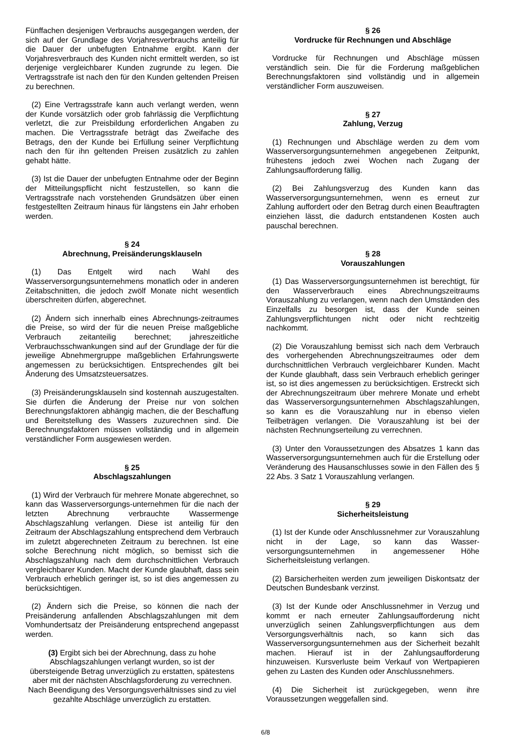Fünffachen desjenigen Verbrauchs ausgegangen werden, der sich auf der Grundlage des Vorjahresverbrauchs anteilig für die Dauer der unbefugten Entnahme ergibt. Kann der Vorjahresverbrauch des Kunden nicht ermittelt werden, so ist derjenige vergleichbarer Kunden zugrunde zu legen. Die Vertragsstrafe ist nach den für den Kunden geltenden Preisen zu berechnen.
(2) Eine Vertragsstrafe kann auch verlangt werden, wenn der Kunde vorsätzlich oder grob fahrlässig die Verpflichtung verletzt, die zur Preisbildung erforderlichen Angaben zu machen. Die Vertragsstrafe beträgt das Zweifache des Betrags, den der Kunde bei Erfüllung seiner Verpflichtung nach den für ihn geltenden Preisen zusätzlich zu zahlen gehabt hätte.
(3) Ist die Dauer der unbefugten Entnahme oder der Beginn der Mitteilungspflicht nicht festzustellen, so kann die Vertragsstrafe nach vorstehenden Grundsätzen über einen festgestellten Zeitraum hinaus für längstens ein Jahr erhoben werden.
§ 24
Abrechnung, Preisänderungsklauseln
(1) Das Entgelt wird nach Wahl des Wasserversorgungsunternehmens monatlich oder in anderen Zeitabschnitten, die jedoch zwölf Monate nicht wesentlich überschreiten dürfen, abgerechnet.
(2) Ändern sich innerhalb eines Abrechnungs-zeitraumes die Preise, so wird der für die neuen Preise maßgebliche Verbrauch zeitanteilig berechnet; jahreszeitliche Verbrauchsschwankungen sind auf der Grundlage der für die jeweilige Abnehmergruppe maßgeblichen Erfahrungswerte angemessen zu berücksichtigen. Entsprechendes gilt bei Änderung des Umsatzsteuersatzes.
(3) Preisänderungsklauseln sind kostennah auszugestalten. Sie dürfen die Änderung der Preise nur von solchen Berechnungsfaktoren abhängig machen, die der Beschaffung und Bereitstellung des Wassers zuzurechnen sind. Die Berechnungsfaktoren müssen vollständig und in allgemein verständlicher Form ausgewiesen werden.
§ 25
Abschlagszahlungen
(1) Wird der Verbrauch für mehrere Monate abgerechnet, so kann das Wasserversorgungs-unternehmen für die nach der letzten Abrechnung verbrauchte Wassermenge Abschlagszahlung verlangen. Diese ist anteilig für den Zeitraum der Abschlagszahlung entsprechend dem Verbrauch im zuletzt abgerechneten Zeitraum zu berechnen. Ist eine solche Berechnung nicht möglich, so bemisst sich die Abschlagszahlung nach dem durchschnittlichen Verbrauch vergleichbarer Kunden. Macht der Kunde glaubhaft, dass sein Verbrauch erheblich geringer ist, so ist dies angemessen zu berücksichtigen.
(2) Ändern sich die Preise, so können die nach der Preisänderung anfallenden Abschlagszahlungen mit dem Vomhundertsatz der Preisänderung entsprechend angepasst werden.
(3) Ergibt sich bei der Abrechnung, dass zu hohe Abschlagszahlungen verlangt wurden, so ist der übersteigende Betrag unverzüglich zu erstatten, spätestens aber mit der nächsten Abschlagsforderung zu verrechnen. Nach Beendigung des Versorgungsverhältnisses sind zu viel gezahlte Abschläge unverzüglich zu erstatten.
§ 26
Vordrucke für Rechnungen und Abschläge
Vordrucke für Rechnungen und Abschläge müssen verständlich sein. Die für die Forderung maßgeblichen Berechnungsfaktoren sind vollständig und in allgemein verständlicher Form auszuweisen.
§ 27
Zahlung, Verzug
(1) Rechnungen und Abschläge werden zu dem vom Wasserversorgungsunternehmen angegebenen Zeitpunkt, frühestens jedoch zwei Wochen nach Zugang der Zahlungsaufforderung fällig.
(2) Bei Zahlungsverzug des Kunden kann das Wasserversorgungsunternehmen, wenn es erneut zur Zahlung auffordert oder den Betrag durch einen Beauftragten einziehen lässt, die dadurch entstandenen Kosten auch pauschal berechnen.
§ 28
Vorauszahlungen
(1) Das Wasserversorgungsunternehmen ist berechtigt, für den Wasserverbrauch eines Abrechnungszeitraums Vorauszahlung zu verlangen, wenn nach den Umständen des Einzelfalls zu besorgen ist, dass der Kunde seinen Zahlungsverpflichtungen nicht oder nicht rechtzeitig nachkommt.
(2) Die Vorauszahlung bemisst sich nach dem Verbrauch des vorhergehenden Abrechnungszeitraumes oder dem durchschnittlichen Verbrauch vergleichbarer Kunden. Macht der Kunde glaubhaft, dass sein Verbrauch erheblich geringer ist, so ist dies angemessen zu berücksichtigen. Erstreckt sich der Abrechnungszeitraum über mehrere Monate und erhebt das Wasserversorgungsunternehmen Abschlagszahlungen, so kann es die Vorauszahlung nur in ebenso vielen Teilbeträgen verlangen. Die Vorauszahlung ist bei der nächsten Rechnungserteilung zu verrechnen.
(3) Unter den Voraussetzungen des Absatzes 1 kann das Wasserversorgungsunternehmen auch für die Erstellung oder Veränderung des Hausanschlusses sowie in den Fällen des § 22 Abs. 3 Satz 1 Vorauszahlung verlangen.
§ 29
Sicherheitsleistung
(1) Ist der Kunde oder Anschlussnehmer zur Vorauszahlung nicht in der Lage, so kann das Wasser-versorgungsunternehmen in angemessener Höhe Sicherheitsleistung verlangen.
(2) Barsicherheiten werden zum jeweiligen Diskontsatz der Deutschen Bundesbank verzinst.
(3) Ist der Kunde oder Anschlussnehmer in Verzug und kommt er nach erneuter Zahlungsaufforderung nicht unverzüglich seinen Zahlungsverpflichtungen aus dem Versorgungsverhältnis nach, so kann sich das Wasserversorgungsunternehmen aus der Sicherheit bezahlt machen. Hierauf ist in der Zahlungsaufforderung hinzuweisen. Kursverluste beim Verkauf von Wertpapieren gehen zu Lasten des Kunden oder Anschlussnehmers.
(4) Die Sicherheit ist zurückgegeben, wenn ihre Voraussetzungen weggefallen sind.
6/8